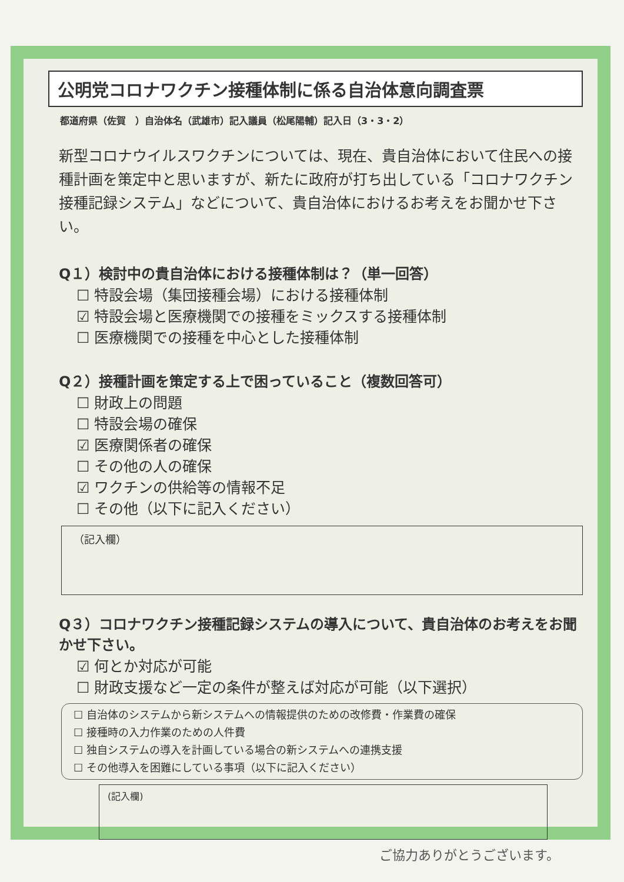公明党コロナワクチン接種体制に係る自治体意向調査票
都道府県（佐賀　）自治体名（武雄市）記入議員（松尾陽輔）記入日（3・3・2）
新型コロナウイルスワクチンについては、現在、貴自治体において住民への接種計画を策定中と思いますが、新たに政府が打ち出している「コロナワクチン接種記録システム」などについて、貴自治体におけるお考えをお聞かせ下さい。
Q１）検討中の貴自治体における接種体制は？（単一回答）
☐ 特設会場（集団接種会場）における接種体制
☑ 特設会場と医療機関での接種をミックスする接種体制
☐ 医療機関での接種を中心とした接種体制
Q２）接種計画を策定する上で困っていること（複数回答可）
☐ 財政上の問題
☐ 特設会場の確保
☑ 医療関係者の確保
☐ その他の人の確保
☑ ワクチンの供給等の情報不足
☐ その他（以下に記入ください）
（記入欄）
Q３）コロナワクチン接種記録システムの導入について、貴自治体のお考えをお聞かせ下さい。
☑ 何とか対応が可能
☐ 財政支援など一定の条件が整えば対応が可能（以下選択）
☐ 自治体のシステムから新システムへの情報提供のための改修費・作業費の確保
☐ 接種時の入力作業のための人件費
☐ 独自システムの導入を計画している場合の新システムへの連携支援
☐ その他導入を困難にしている事項（以下に記入ください）
(記入欄)
ご協力ありがとうございます。